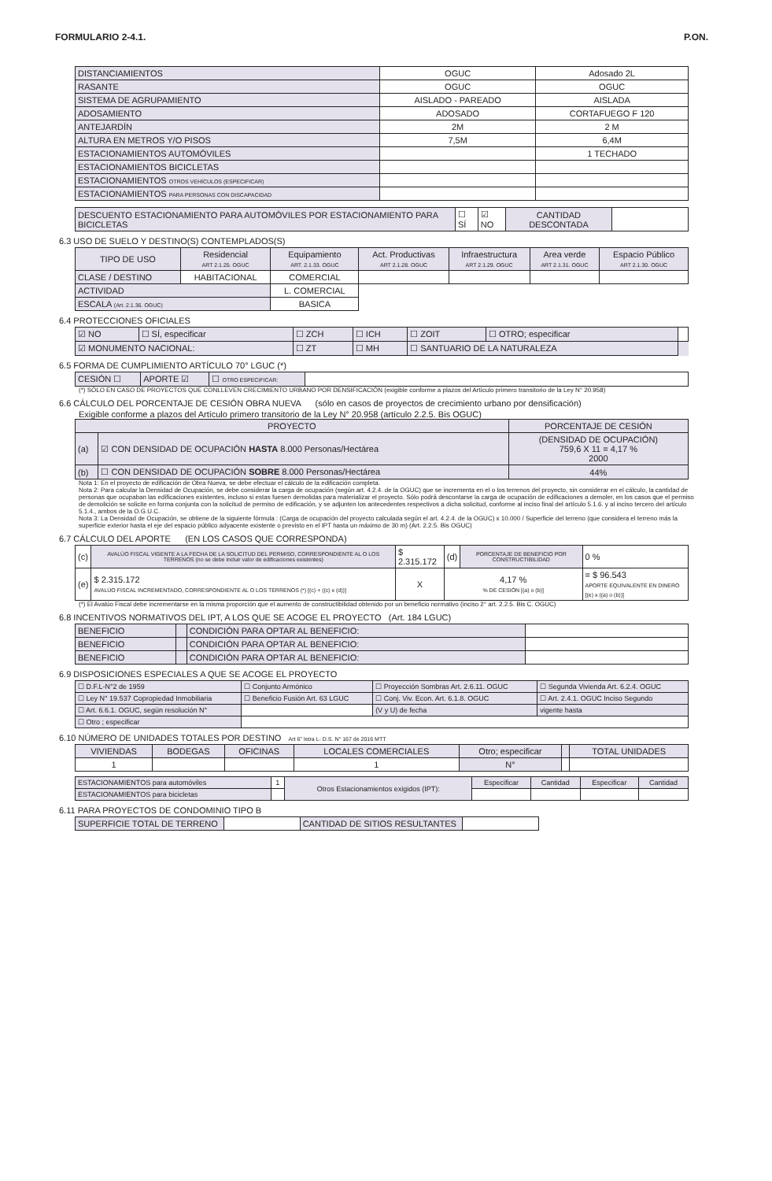FORMULARIO 2-4.1. P.ON.
| DISTANCIAMIENTOS | OGUC | Adosado 2L |
| RASANTE | OGUC | OGUC |
| SISTEMA DE AGRUPAMIENTO | AISLADO - PAREADO | AISLADA |
| ADOSAMIENTO | ADOSADO | CORTAFUEGO F 120 |
| ANTEJARDÍN | 2M | 2 M |
| ALTURA EN METROS Y/O PISOS | 7,5M | 6,4M |
| ESTACIONAMIENTOS AUTOMÓVILES | | 1 TECHADO |
| ESTACIONAMIENTOS BICICLETAS | | |
| ESTACIONAMIENTOS OTROS VEHÍCULOS (ESPECIFICAR) | | |
| ESTACIONAMIENTOS PARA PERSONAS CON DISCAPACIDAD | | |
| DESCUENTO ESTACIONAMIENTO PARA AUTOMÓVILES POR ESTACIONAMIENTO PARA BICICLETAS | ☐ SÍ | ☑ NO | CANTIDAD DESCONTADA | |
6.3 USO DE SUELO Y DESTINO(S) CONTEMPLADOS(S)
| TIPO DE USO | Residencial ART 2.1.25. OGUC | Equipamiento ART. 2.1.33. OGUC | Act. Productivas ART 2.1.28. OGUC | Infraestructura ART 2.1.29. OGUC | Area verde ART 2.1.31. OGUC | Espacio Público ART 2.1.30. OGUC |
| CLASE / DESTINO | HABITACIONAL | COMERCIAL | | | | |
| ACTIVIDAD | | L. COMERCIAL | | | | |
| ESCALA (Art. 2.1.36. OGUC) | | BASICA | | | | |
6.4 PROTECCIONES OFICIALES
| ☑ NO | ☐ SÍ, especificar | ☐ ZCH | ☐ ICH | ☐ ZOIT | ☐ OTRO; especificar | |
| ☑ MONUMENTO NACIONAL: | | ☐ ZT | ☐ MH | ☐ SANTUARIO DE LA NATURALEZA | | |
6.5 FORMA DE CUMPLIMIENTO ARTÍCULO 70° LGUC (*)
| CESIÓN ☐ | APORTE ☑ | ☐ OTRO ESPECIFICAR: | |
(*) SÓLO EN CASO DE PROYECTOS QUE CONLLEVEN CRECIMIENTO URBANO POR DENSIFICACIÓN (exigible conforme a plazos del Artículo primero transitorio de la Ley N° 20.958)
6.6 CÁLCULO DEL PORCENTAJE DE CESIÓN OBRA NUEVA (sólo en casos de proyectos de crecimiento urbano por densificación)
Exigible conforme a plazos del Artículo primero transitorio de la Ley N° 20.958 (artículo 2.2.5. Bis OGUC)
| PROYECTO | | PORCENTAJE DE CESIÓN |
| (a) | ☑ CON DENSIDAD DE OCUPACIÓN HASTA 8.000 Personas/Hectárea | (DENSIDAD DE OCUPACIÓN) 759,6 X 11 = 4,17 % 2000 |
| (b) | ☐ CON DENSIDAD DE OCUPACIÓN SOBRE 8.000 Personas/Hectárea | 44% |
Nota 1: En el proyecto de edificación de Obra Nueva, se debe efectuar el cálculo de la edificación completa.
Nota 2: Para calcular la Densidad de Ocupación, se debe considerar la carga de ocupación (según art. 4.2.4. de la OGUC) que se incrementa en el o los terrenos del proyecto, sin considerar en el cálculo, la cantidad de personas que ocupaban las edificaciones existentes, incluso si estas fuesen demolidas para materializar el proyecto. Sólo podrá descontarse la carga de ocupación de edificaciones a demoler, en los casos que el permiso de demolición se solicite en forma conjunta con la solicitud de permiso de edificación, y se adjunten los antecedentes respectivos a dicha solicitud, conforme al inciso final del artículo 5.1.6. y al inciso tercero del artículo 5.1.4., ambos de la O.G.U.C.
Nota 3: La Densidad de Ocupación, se obtiene de la siguiente fórmula : (Carga de ocupación del proyecto calculada según el art. 4.2.4. de la OGUC) x 10.000 / Superficie del terreno (que considera el terreno más la superficie exterior hasta el eje del espacio público adyacente existente o previsto en el IPT hasta un máximo de 30 m) (Art. 2.2.5. Bis OGUC)
6.7 CÁLCULO DEL APORTE (EN LOS CASOS QUE CORRESPONDA)
| (c) | AVALÚO FISCAL VIGENTE A LA FECHA DE LA SOLICITUD DEL PERMISO, CORRESPONDIENTE AL O LOS TERRENOS (no se debe incluir valor de edificaciones existentes) | $ 2.315.172 | (d) | PORCENTAJE DE BENEFICIO POR CONSTRUCTIBILIDAD | 0 % |
| (e) | $ 2.315.172 AVALÚO FISCAL INCREMENTADO, CORRESPONDIENTE AL O LOS TERRENOS (*) [(c) + ((c) x (d))] | X | 4,17 % % DE CESIÓN [(a) o (b)] | | = $ 96.543 APORTE EQUIVALENTE EN DINERO [(e) x ((a) o (b))] |
(*) El Avalúo Fiscal debe incrementarse en la misma proporción que el aumento de constructibilidad obtenido por un beneficio normativo (inciso 2° art. 2.2.5. Bis C. OGUC)
6.8 INCENTIVOS NORMATIVOS DEL IPT, A LOS QUE SE ACOGE EL PROYECTO (Art. 184 LGUC)
| BENEFICIO | | CONDICIÓN PARA OPTAR AL BENEFICIO: | |
| BENEFICIO | | CONDICIÓN PARA OPTAR AL BENEFICIO: | |
| BENEFICIO | | CONDICIÓN PARA OPTAR AL BENEFICIO: | |
6.9 DISPOSICIONES ESPECIALES A QUE SE ACOGE EL PROYECTO
| ☐ D.F.L-N°2 de 1959 | ☐ Conjunto Armónico | ☐ Proyección Sombras Art. 2.6.11. OGUC | ☐ Segunda Vivienda Art. 6.2.4. OGUC |
| ☐ Ley N° 19.537 Copropiedad Inmobiliaria | ☐ Beneficio Fusión Art. 63 LGUC | ☐ Conj. Viv. Econ. Art. 6.1.8. OGUC | ☐ Art. 2.4.1. OGUC Inciso Segundo |
| ☐ Art. 6.6.1. OGUC, según resolución N° | | (V y U) de fecha | vigente hasta |
| ☐ Otro ; especificar | | | |
6.10 NÚMERO DE UNIDADES TOTALES POR DESTINO Art 6° letra L- D.S. N° 167 de 2016 MTT
| VIVIENDAS | BODEGAS | OFICINAS | LOCALES COMERCIALES | Otro; especificar | | TOTAL UNIDADES |
| 1 | | | 1 | N° | | |
| ESTACIONAMIENTOS para automóviles | 1 | Otros Estacionamientos exigidos (IPT): | Especificar | Cantidad | Especificar | Cantidad |
| ESTACIONAMIENTOS para bicicletas | | | | | | |
6.11 PARA PROYECTOS DE CONDOMINIO TIPO B
| SUPERFICIE TOTAL DE TERRENO | | CANTIDAD DE SITIOS RESULTANTES | |